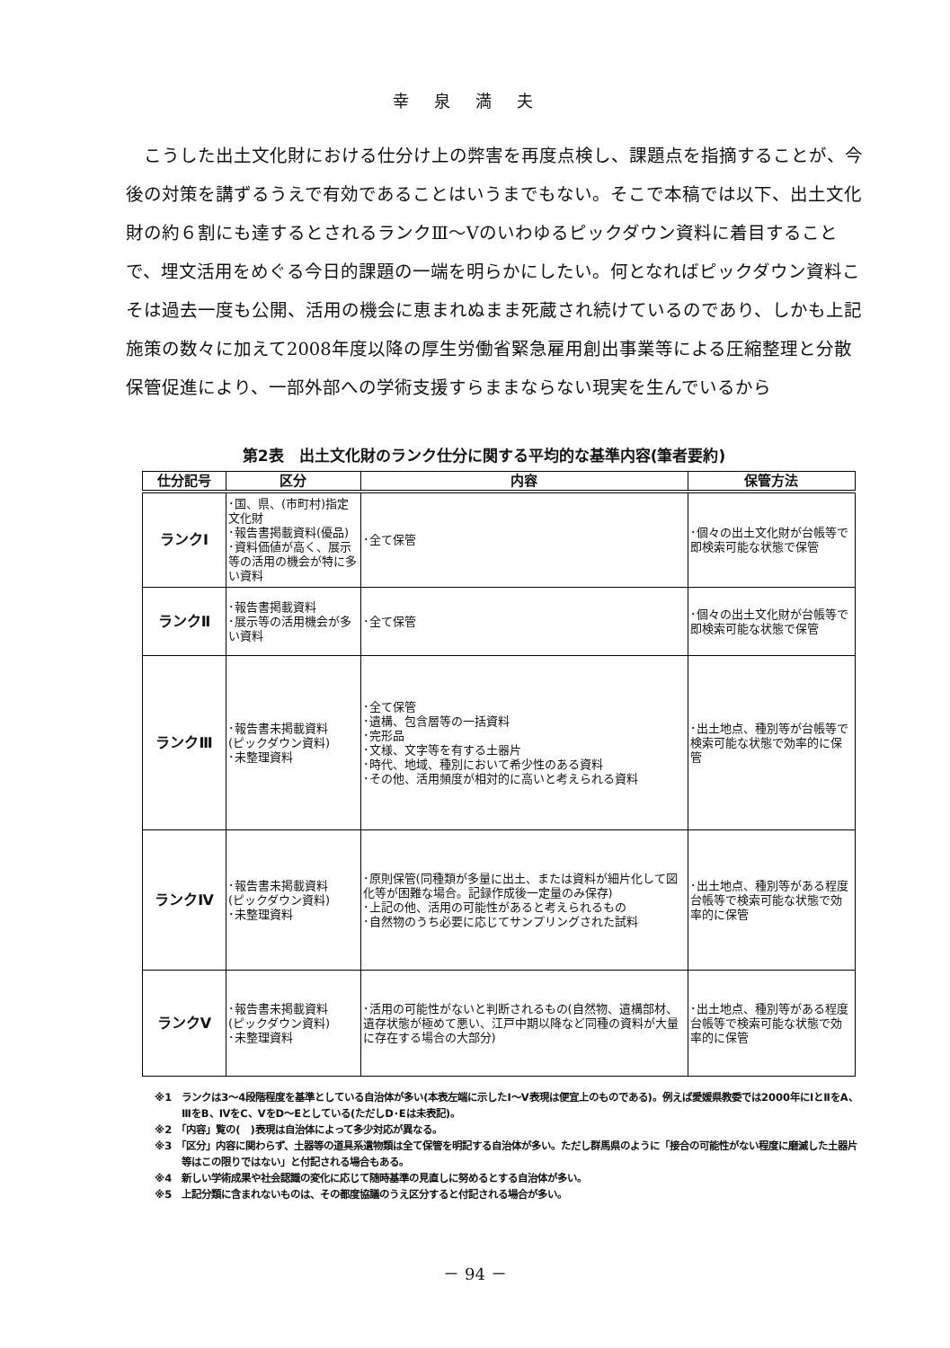幸泉満夫
こうした出土文化財における仕分け上の弊害を再度点検し、課題点を指摘することが、今後の対策を講ずるうえで有効であることはいうまでもない。そこで本稿では以下、出土文化財の約６割にも達するとされるランクⅢ～Ⅴのいわゆるピックダウン資料に着目することで、埋文活用をめぐる今日的課題の一端を明らかにしたい。何となればピックダウン資料こそは過去一度も公開、活用の機会に恵まれぬまま死蔵され続けているのであり、しかも上記施策の数々に加えて2008年度以降の厚生労働省緊急雇用創出事業等による圧縮整理と分散保管促進により、一部外部への学術支援すらままならない現実を生んでいるから
第2表　出土文化財のランク仕分に関する平均的な基準内容(筆者要約)
| 仕分記号 | 区分 | 内容 | 保管方法 |
| --- | --- | --- | --- |
| ランクⅠ | ･国、県、(市町村)指定文化財 ･報告書掲載資料(優品) ･資料価値が高く、展示等の活用の機会が特に多い資料 | ･全て保管 | ･個々の出土文化財が台帳等で即検索可能な状態で保管 |
| ランクⅡ | ･報告書掲載資料 ･展示等の活用機会が多い資料 | ･全て保管 | ･個々の出土文化財が台帳等で即検索可能な状態で保管 |
| ランクⅢ | ･報告書未掲載資料 (ピックダウン資料) ･未整理資料 | ･全て保管 ･遺構、包含層等の一括資料 ･完形品 ･文様、文字等を有する土器片 ･時代、地域、種別において希少性のある資料 ･その他、活用頻度が相対的に高いと考えられる資料 | ･出土地点、種別等が台帳等で検索可能な状態で効率的に保管 |
| ランクⅣ | ･報告書未掲載資料 (ピックダウン資料) ･未整理資料 | ･原則保管(同種類が多量に出土、または資料が細片化して図化等が困難な場合。記録作成後一定量のみ保存) ･上記の他、活用の可能性があると考えられるもの ･自然物のうち必要に応じてサンプリングされた試料 | ･出土地点、種別等がある程度台帳等で検索可能な状態で効率的に保管 |
| ランクⅤ | ･報告書未掲載資料 (ピックダウン資料) ･未整理資料 | ･活用の可能性がないと判断されるもの(自然物、遺構部材、遺存状態が極めて悪い、江戸中期以降など同種の資料が大量に存在する場合の大部分) | ･出土地点、種別等がある程度台帳等で検索可能な状態で効率的に保管 |
※1　ランクは3～4段階程度を基準としている自治体が多い(本表左端に示したⅠ～Ⅴ表現は便宜上のものである)。例えば愛媛県教委では2000年にⅠとⅡをA、ⅢをB、ⅣをC、ⅤをD～Eとしている(ただしD･Eは未表記)。
※2　「内容」覧の(　)表現は自治体によって多少対応が異なる。
※3　「区分」内容に関わらず、土器等の道具系遺物類は全て保管を明記する自治体が多い。ただし群馬県のように「接合の可能性がない程度に磨滅した土器片等はこの限りではない」と付記される場合もある。
※4　新しい学術成果や社会認識の変化に応じて随時基準の見直しに努めるとする自治体が多い。
※5　上記分類に含まれないものは、その都度協議のうえ区分すると付記される場合が多い。
－ 94 －